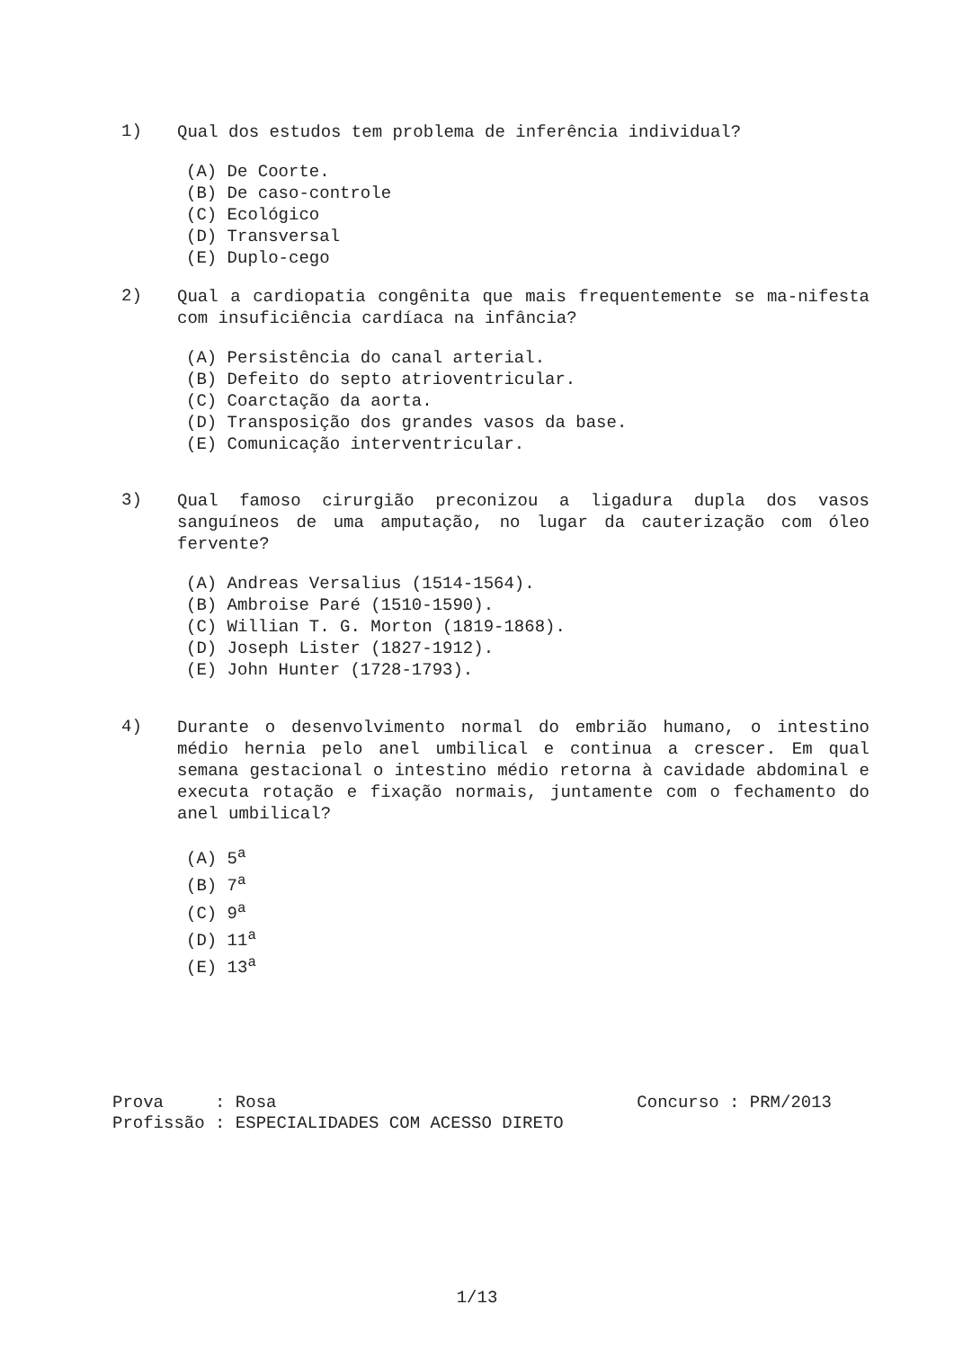1) Qual dos estudos tem problema de inferência individual?
(A) De Coorte.
(B) De caso-controle
(C) Ecológico
(D) Transversal
(E) Duplo-cego
2) Qual a cardiopatia congênita que mais frequentemente se ma-nifesta com insuficiência cardíaca na infância?
(A) Persistência do canal arterial.
(B) Defeito do septo atrioventricular.
(C) Coarctação da aorta.
(D) Transposição dos grandes vasos da base.
(E) Comunicação interventricular.
3) Qual famoso cirurgião preconizou a ligadura dupla dos vasos sanguíneos de uma amputação, no lugar da cauterização com óleo fervente?
(A) Andreas Versalius (1514-1564).
(B) Ambroise Paré (1510-1590).
(C) Willian T. G. Morton (1819-1868).
(D) Joseph Lister (1827-1912).
(E) John Hunter (1728-1793).
4) Durante o desenvolvimento normal do embrião humano, o intestino médio hernia pelo anel umbilical e continua a crescer. Em qual semana gestacional o intestino médio retorna à cavidade abdominal e executa rotação e fixação normais, juntamente com o fechamento do anel umbilical?
(A) 5<sup>a</sup>
(B) 7<sup>a</sup>
(C) 9<sup>a</sup>
(D) 11<sup>a</sup>
(E) 13<sup>a</sup>
Prova : Rosa Concurso : PRM/2013
Profissão : ESPECIALIDADES COM ACESSO DIRETO
1/13